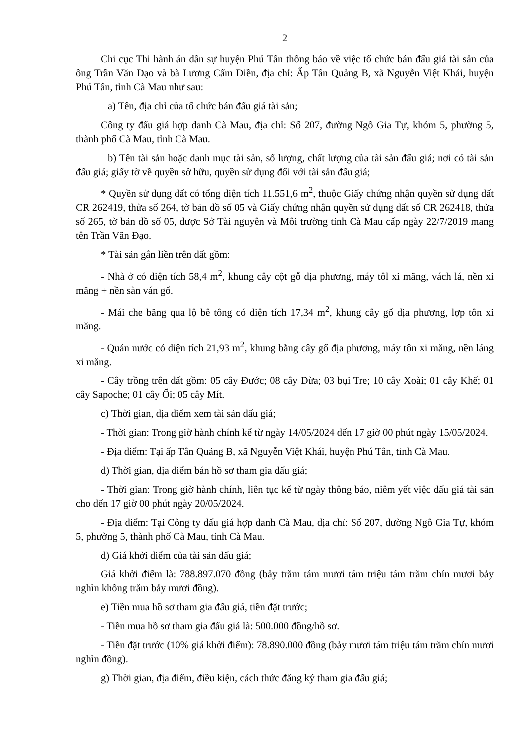2
Chi cục Thi hành án dân sự huyện Phú Tân thông báo về việc tổ chức bán đấu giá tài sản của ông Trần Văn Đạo và bà Lương Cẩm Diền, địa chỉ: Ấp Tân Quảng B, xã Nguyễn Việt Khái, huyện Phú Tân, tỉnh Cà Mau như sau:
a) Tên, địa chỉ của tổ chức bán đấu giá tài sản;
Công ty đấu giá hợp danh Cà Mau, địa chỉ: Số 207, đường Ngô Gia Tự, khóm 5, phường 5, thành phố Cà Mau, tỉnh Cà Mau.
b) Tên tài sản hoặc danh mục tài sản, số lượng, chất lượng của tài sản đấu giá; nơi có tài sản đấu giá; giấy tờ về quyền sở hữu, quyền sử dụng đối với tài sản đấu giá;
* Quyền sử dụng đất có tổng diện tích 11.551,6 m<sup>2</sup>, thuộc Giấy chứng nhận quyền sử dụng đất CR 262419, thửa số 264, tờ bản đồ số 05 và Giấy chứng nhận quyền sử dụng đất số CR 262418, thửa số 265, tờ bản đồ số 05, được Sở Tài nguyên và Môi trường tỉnh Cà Mau cấp ngày 22/7/2019 mang tên Trần Văn Đạo.
* Tài sản gắn liền trên đất gồm:
- Nhà ở có diện tích 58,4 m<sup>2</sup>, khung cây cột gỗ địa phương, máy tôl xi măng, vách lá, nền xi măng + nền sàn ván gổ.
- Mái che băng qua lộ bê tông có diện tích 17,34 m<sup>2</sup>, khung cây gổ địa phương, lợp tôn xi măng.
- Quán nước có diện tích 21,93 m<sup>2</sup>, khung bằng cây gổ địa phương, máy tôn xi măng, nền láng xi măng.
- Cây trồng trên đất gồm: 05 cây Đước; 08 cây Dừa; 03 bụi Tre; 10 cây Xoài; 01 cây Khế; 01 cây Sapoche; 01 cây Ổi; 05 cây Mít.
c) Thời gian, địa điểm xem tài sản đấu giá;
- Thời gian: Trong giờ hành chính kể từ ngày 14/05/2024 đến 17 giờ 00 phút ngày 15/05/2024.
- Địa điểm: Tại ấp Tân Quảng B, xã Nguyễn Việt Khái, huyện Phú Tân, tỉnh Cà Mau.
d) Thời gian, địa điểm bán hồ sơ tham gia đấu giá;
- Thời gian: Trong giờ hành chính, liên tục kể từ ngày thông báo, niêm yết việc đấu giá tài sản cho đến 17 giờ 00 phút ngày 20/05/2024.
- Địa điểm: Tại Công ty đấu giá hợp danh Cà Mau, địa chỉ: Số 207, đường Ngô Gia Tự, khóm 5, phường 5, thành phố Cà Mau, tỉnh Cà Mau.
đ) Giá khởi điểm của tài sản đấu giá;
Giá khởi điểm là: 788.897.070 đồng (bảy trăm tám mươi tám triệu tám trăm chín mươi bảy nghìn không trăm bảy mươi đồng).
e) Tiền mua hồ sơ tham gia đấu giá, tiền đặt trước;
- Tiền mua hồ sơ tham gia đấu giá là: 500.000 đồng/hồ sơ.
- Tiền đặt trước (10% giá khởi điểm): 78.890.000 đồng (bảy mươi tám triệu tám trăm chín mươi nghìn đồng).
g) Thời gian, địa điểm, điều kiện, cách thức đăng ký tham gia đấu giá;